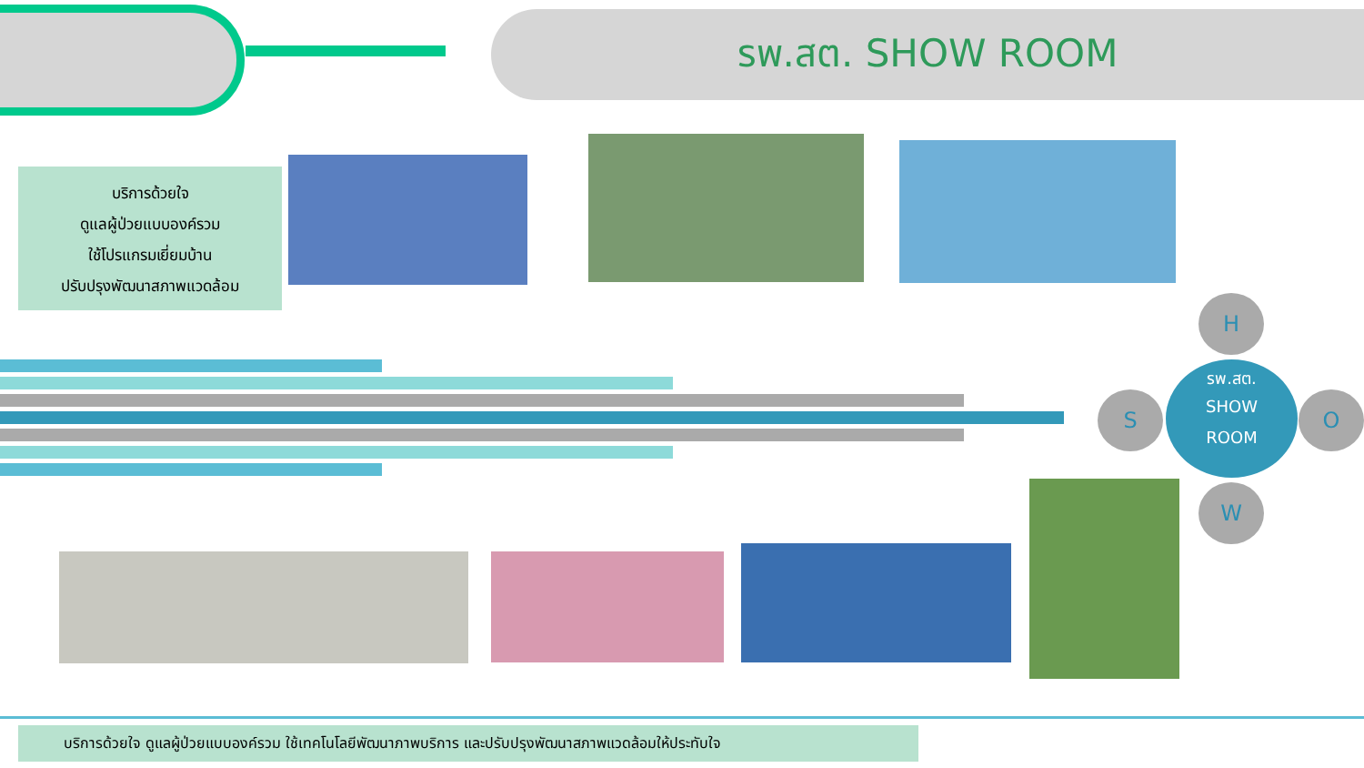รพ.สต. SHOW ROOM
บริการด้วยใจ
ดูแลผู้ป่วยแบบองค์รวม
ใช้โปรแกรมเยี่ยมบ้าน
ปรับปรุงพัฒนาสภาพแวดล้อม
H
S
รพ.สต.
SHOW
ROOM
O
W
บริการด้วยใจ ดูแลผู้ป่วยแบบองค์รวม ใช้เทคโนโลยีพัฒนาภาพบริการ และปรับปรุงพัฒนาสภาพแวดล้อมให้ประทับใจ